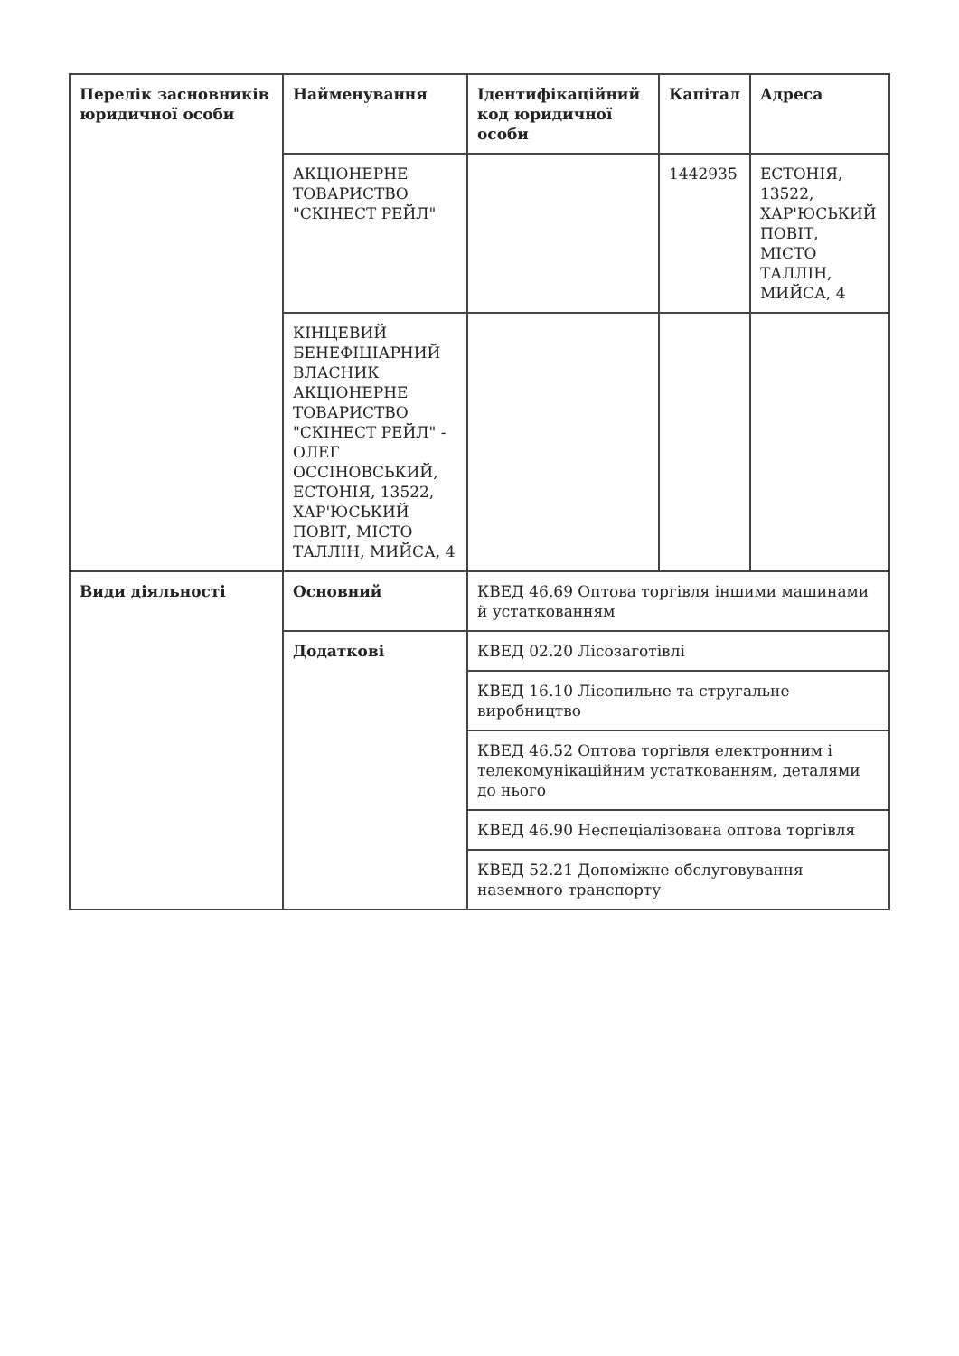| Перелік засновників юридичної особи | Найменування | Ідентифікаційний код юридичної особи | Капітал | Адреса |
| --- | --- | --- | --- | --- |
| | АКЦІОНЕРНЕ ТОВАРИСТВО "СКІНЕСТ РЕЙЛ" | | 1442935 | ЕСТОНІЯ, 13522, ХАР'ЮСЬКИЙ ПОВІТ, МІСТО ТАЛЛІН, МИЙСА, 4 |
| | КІНЦЕВИЙ БЕНЕФІЦІАРНИЙ ВЛАСНИК АКЦІОНЕРНЕ ТОВАРИСТВО "СКІНЕСТ РЕЙЛ" - ОЛЕГ ОССІНОВСЬКИЙ, ЕСТОНІЯ, 13522, ХАР'ЮСЬКИЙ ПОВІТ, МІСТО ТАЛЛІН, МИЙСА, 4 | | | |
| Види діяльності | Основний | КВЕД 46.69 Оптова торгівля іншими машинами й устаткованням | | |
| | Додаткові | КВЕД 02.20 Лісозаготівлі | | |
| | | КВЕД 16.10 Лісопильне та стругальне виробництво | | |
| | | КВЕД 46.52 Оптова торгівля електронним і телекомунікаційним устаткованням, деталями до нього | | |
| | | КВЕД 46.90 Неспеціалізована оптова торгівля | | |
| | | КВЕД 52.21 Допоміжне обслуговування наземного транспорту | | |